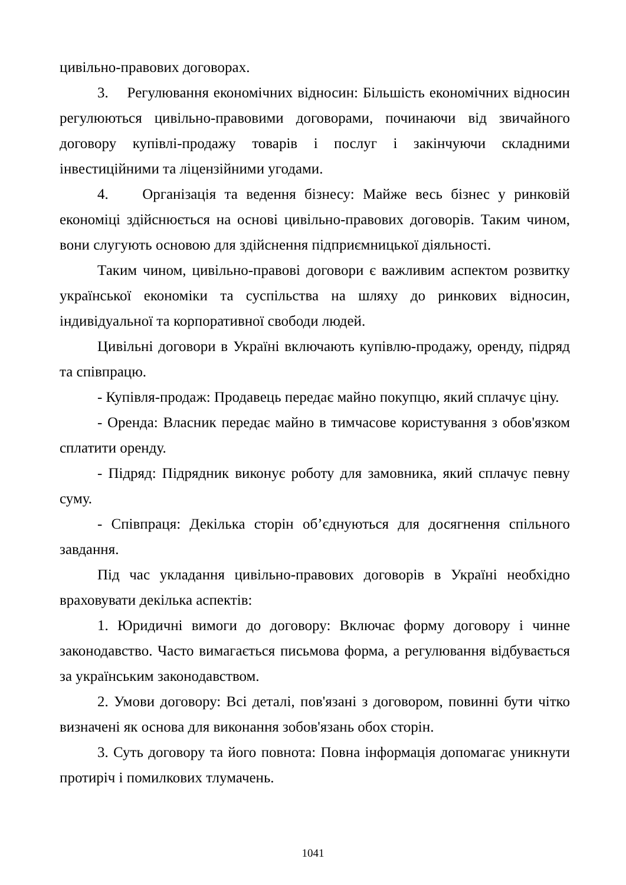цивільно-правових договорах.
3. Регулювання економічних відносин: Більшість економічних відносин регулюються цивільно-правовими договорами, починаючи від звичайного договору купівлі-продажу товарів і послуг і закінчуючи складними інвестиційними та ліцензійними угодами.
4. Організація та ведення бізнесу: Майже весь бізнес у ринковій економіці здійснюється на основі цивільно-правових договорів. Таким чином, вони слугують основою для здійснення підприємницької діяльності.
Таким чином, цивільно-правові договори є важливим аспектом розвитку української економіки та суспільства на шляху до ринкових відносин, індивідуальної та корпоративної свободи людей.
Цивільні договори в Україні включають купівлю-продажу, оренду, підряд та співпрацю.
- Купівля-продаж: Продавець передає майно покупцю, який сплачує ціну.
- Оренда: Власник передає майно в тимчасове користування з обов'язком сплатити оренду.
- Підряд: Підрядник виконує роботу для замовника, який сплачує певну суму.
- Співпраця: Декілька сторін об’єднуються для досягнення спільного завдання.
Під час укладання цивільно-правових договорів в Україні необхідно враховувати декілька аспектів:
1. Юридичні вимоги до договору: Включає форму договору і чинне законодавство. Часто вимагається письмова форма, а регулювання відбувається за українським законодавством.
2. Умови договору: Всі деталі, пов'язані з договором, повинні бути чітко визначені як основа для виконання зобов'язань обох сторін.
3. Суть договору та його повнота: Повна інформація допомагає уникнути протиріч і помилкових тлумачень.
1041